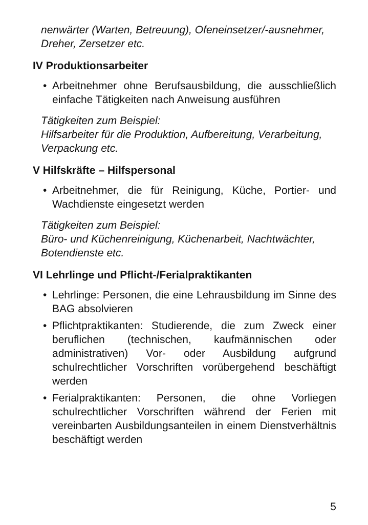nenwärter (Warten, Betreuung), Ofeneinsetzer/-aus­nehmer, Dreher, Zersetzer etc.
IV Produktionsarbeiter
• Arbeitnehmer ohne Berufsausbildung, die aus­schließlich einfache Tätigkeiten nach Anweisung ausführen
Tätigkeiten zum Beispiel:
Hilfsarbeiter für die Produktion, Aufbereitung, Verar­beitung, Verpackung etc.
V Hilfskräfte – Hilfspersonal
• Arbeitnehmer, die für Reinigung, Küche, Portier- und Wachdienste eingesetzt werden
Tätigkeiten zum Beispiel:
Büro- und Küchenreinigung, Küchenarbeit, Nacht­wächter, Botendienste etc.
VI Lehrlinge und Pflicht-/Ferialpraktikanten
• Lehrlinge: Personen, die eine Lehrausbildung im Sinne des BAG absolvieren
• Pflichtpraktikanten: Studierende, die zum Zweck ei­ner beruflichen (technischen, kaufmännischen oder administrativen) Vor- oder Ausbildung aufgrund schulrechtlicher Vorschriften vorübergehend be­schäftigt werden
• Ferialpraktikanten: Personen, die ohne Vorliegen schulrechtlicher Vorschriften während der Ferien mit vereinbarten Ausbildungsanteilen in einem Dienstverhältnis beschäftigt werden
5